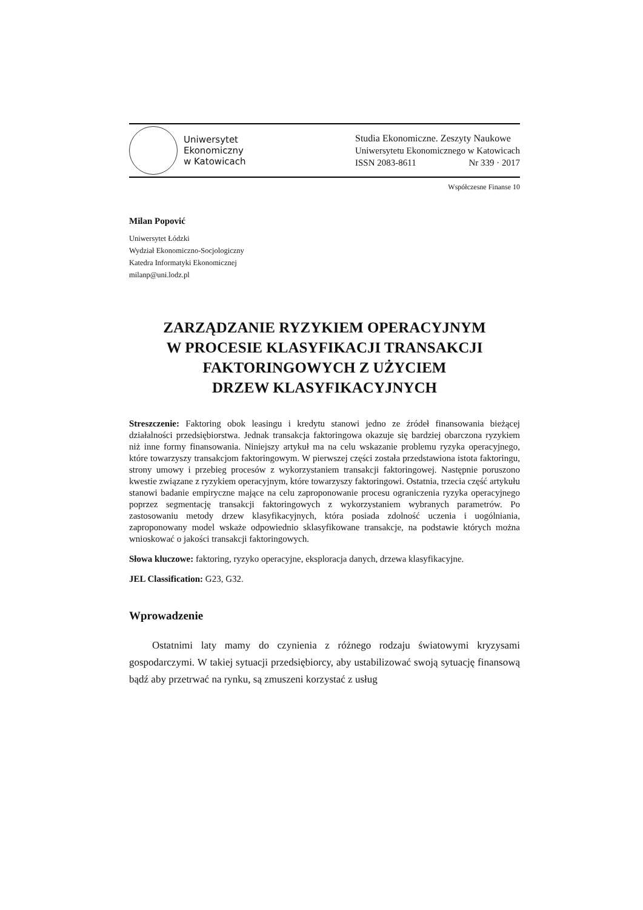Uniwersytet
Ekonomiczny
w Katowicach
Studia Ekonomiczne. Zeszyty Naukowe
Uniwersytetu Ekonomicznego w Katowicach
ISSN 2083-8611 Nr 339 · 2017
Współczesne Finanse 10
Milan Popović
Uniwersytet Łódzki
Wydział Ekonomiczno-Socjologiczny
Katedra Informatyki Ekonomicznej
milanp@uni.lodz.pl
ZARZĄDZANIE RYZYKIEM OPERACYJNYM
W PROCESIE KLASYFIKACJI TRANSAKCJI
FAKTORINGOWYCH Z UŻYCIEM
DRZEW KLASYFIKACYJNYCH
Streszczenie: Faktoring obok leasingu i kredytu stanowi jedno ze źródeł finansowania bieżącej działalności przedsiębiorstwa. Jednak transakcja faktoringowa okazuje się bardziej obarczona ryzykiem niż inne formy finansowania. Niniejszy artykuł ma na celu wskazanie problemu ryzyka operacyjnego, które towarzyszy transakcjom faktoringowym. W pierwszej części została przedstawiona istota faktoringu, strony umowy i przebieg procesów z wykorzystaniem transakcji faktoringowej. Następnie poruszono kwestie związane z ryzykiem operacyjnym, które towarzyszy faktoringowi. Ostatnia, trzecia część artykułu stanowi badanie empiryczne mające na celu zaproponowanie procesu ograniczenia ryzyka operacyjnego poprzez segmentację transakcji faktoringowych z wykorzystaniem wybranych parametrów. Po zastosowaniu metody drzew klasyfikacyjnych, która posiada zdolność uczenia i uogólniania, zaproponowany model wskaże odpowiednio sklasyfikowane transakcje, na podstawie których można wnioskować o jakości transakcji faktoringowych.
Słowa kluczowe: faktoring, ryzyko operacyjne, eksploracja danych, drzewa klasyfikacyjne.
JEL Classification: G23, G32.
Wprowadzenie
Ostatnimi laty mamy do czynienia z różnego rodzaju światowymi kryzysami gospodarczymi. W takiej sytuacji przedsiębiorcy, aby ustabilizować swoją sytuację finansową bądź aby przetrwać na rynku, są zmuszeni korzystać z usług